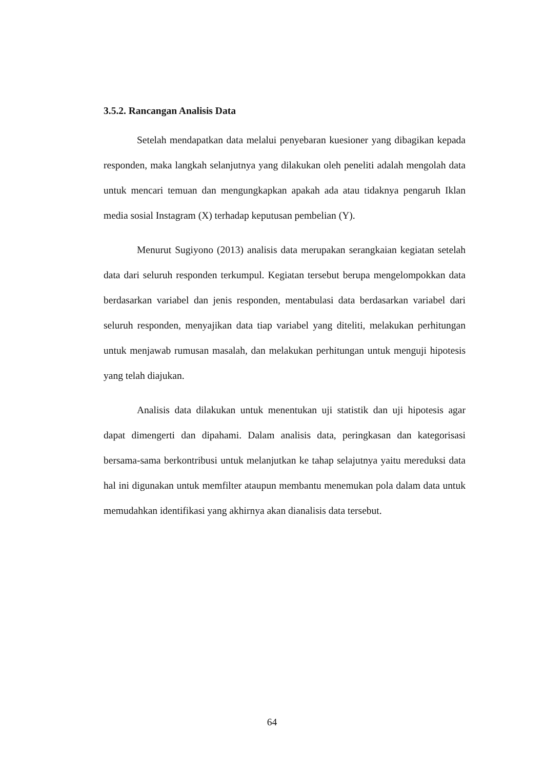3.5.2. Rancangan Analisis Data
Setelah mendapatkan data melalui penyebaran kuesioner yang dibagikan kepada responden, maka langkah selanjutnya yang dilakukan oleh peneliti adalah mengolah data untuk mencari temuan dan mengungkapkan apakah ada atau tidaknya pengaruh Iklan media sosial Instagram (X) terhadap keputusan pembelian (Y).
Menurut Sugiyono (2013) analisis data merupakan serangkaian kegiatan setelah data dari seluruh responden terkumpul. Kegiatan tersebut berupa mengelompokkan data berdasarkan variabel dan jenis responden, mentabulasi data berdasarkan variabel dari seluruh responden, menyajikan data tiap variabel yang diteliti, melakukan perhitungan untuk menjawab rumusan masalah, dan melakukan perhitungan untuk menguji hipotesis yang telah diajukan.
Analisis data dilakukan untuk menentukan uji statistik dan uji hipotesis agar dapat dimengerti dan dipahami. Dalam analisis data, peringkasan dan kategorisasi bersama-sama berkontribusi untuk melanjutkan ke tahap selajutnya yaitu mereduksi data hal ini digunakan untuk memfilter ataupun membantu menemukan pola dalam data untuk memudahkan identifikasi yang akhirnya akan dianalisis data tersebut.
64